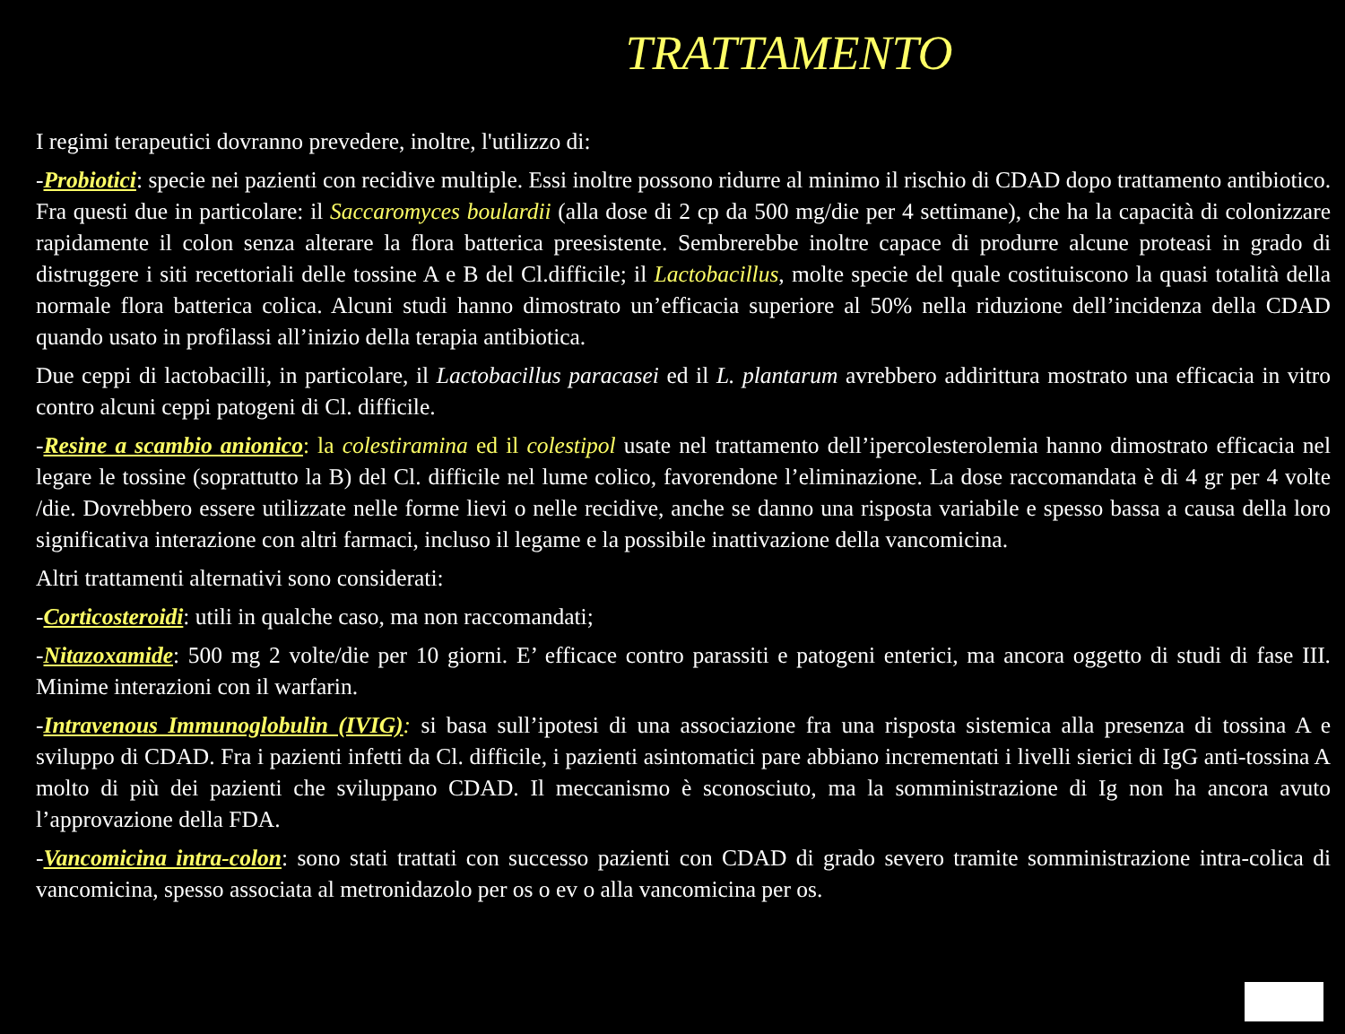TRATTAMENTO
I regimi terapeutici dovranno prevedere, inoltre, l'utilizzo di:
-Probiotici: specie nei pazienti con recidive multiple. Essi inoltre possono ridurre al minimo il rischio di CDAD dopo trattamento antibiotico. Fra questi due in particolare: il Saccaromyces boulardii (alla dose di 2 cp da 500 mg/die per 4 settimane), che ha la capacità di colonizzare rapidamente il colon senza alterare la flora batterica preesistente. Sembrerebbe inoltre capace di produrre alcune proteasi in grado di distruggere i siti recettoriali delle tossine A e B del Cl.difficile; il Lactobacillus, molte specie del quale costituiscono la quasi totalità della normale flora batterica colica. Alcuni studi hanno dimostrato un’efficacia superiore al 50% nella riduzione dell’incidenza della CDAD quando usato in profilassi all’inizio della terapia antibiotica.
Due ceppi di lactobacilli, in particolare, il Lactobacillus paracasei ed il L. plantarum avrebbero addirittura mostrato una efficacia in vitro contro alcuni ceppi patogeni di Cl. difficile.
-Resine a scambio anionico: la colestiramina ed il colestipol usate nel trattamento dell’ipercolesterolemia hanno dimostrato efficacia nel legare le tossine (soprattutto la B) del Cl. difficile nel lume colico, favorendone l’eliminazione. La dose raccomandata è di 4 gr per 4 volte /die. Dovrebbero essere utilizzate nelle forme lievi o nelle recidive, anche se danno una risposta variabile e spesso bassa a causa della loro significativa interazione con altri farmaci, incluso il legame e la possibile inattivazione della vancomicina.
Altri trattamenti alternativi sono considerati:
-Corticosteroidi: utili in qualche caso, ma non raccomandati;
-Nitazoxamide: 500 mg 2 volte/die per 10 giorni. E’ efficace contro parassiti e patogeni enterici, ma ancora oggetto di studi di fase III. Minime interazioni con il warfarin.
-Intravenous Immunoglobulin (IVIG): si basa sull’ipotesi di una associazione fra una risposta sistemica alla presenza di tossina A e sviluppo di CDAD. Fra i pazienti infetti da Cl. difficile, i pazienti asintomatici pare abbiano incrementati i livelli sierici di IgG anti-tossina A molto di più dei pazienti che sviluppano CDAD. Il meccanismo è sconosciuto, ma la somministrazione di Ig non ha ancora avuto l’approvazione della FDA.
-Vancomicina intra-colon: sono stati trattati con successo pazienti con CDAD di grado severo tramite somministrazione intra-colica di vancomicina, spesso associata al metronidazolo per os o ev o alla vancomicina per os.